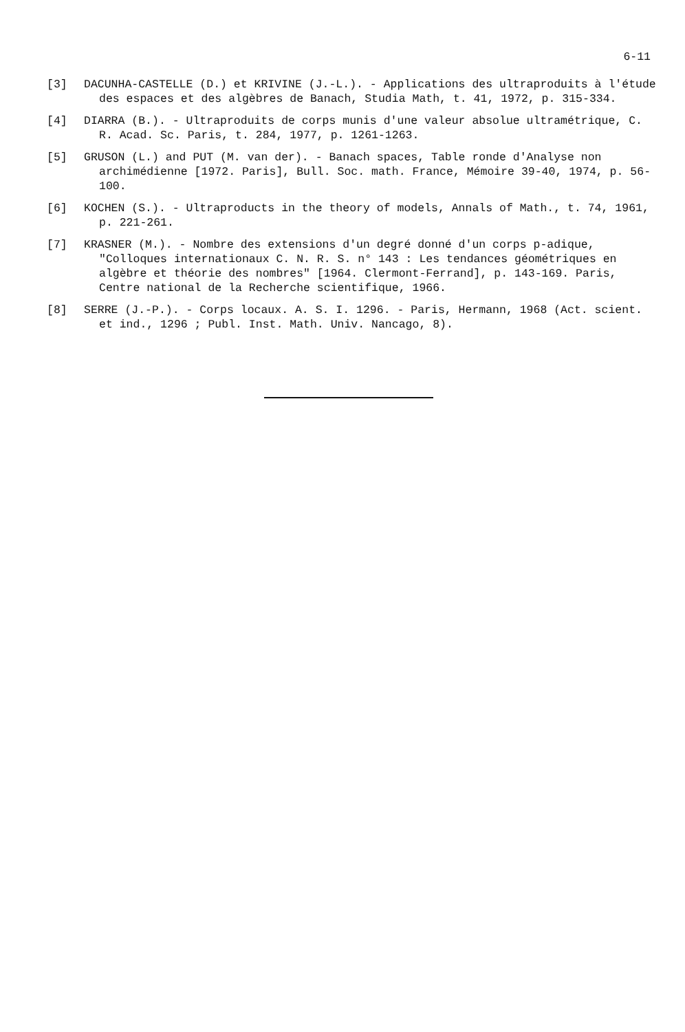6-11
[3] DACUNHA-CASTELLE (D.) et KRIVINE (J.-L.). - Applications des ultraproduits à l'étude des espaces et des algèbres de Banach, Studia Math, t. 41, 1972, p. 315-334.
[4] DIARRA (B.). - Ultraproduits de corps munis d'une valeur absolue ultramétrique, C. R. Acad. Sc. Paris, t. 284, 1977, p. 1261-1263.
[5] GRUSON (L.) and PUT (M. van der). - Banach spaces, Table ronde d'Analyse non archimédienne [1972. Paris], Bull. Soc. math. France, Mémoire 39-40, 1974, p. 56-100.
[6] KOCHEN (S.). - Ultraproducts in the theory of models, Annals of Math., t. 74, 1961, p. 221-261.
[7] KRASNER (M.). - Nombre des extensions d'un degré donné d'un corps p-adique, "Colloques internationaux C. N. R. S. n° 143 : Les tendances géométriques en algèbre et théorie des nombres" [1964. Clermont-Ferrand], p. 143-169. Paris, Centre national de la Recherche scientifique, 1966.
[8] SERRE (J.-P.). - Corps locaux. A. S. I. 1296. - Paris, Hermann, 1968 (Act. scient. et ind., 1296 ; Publ. Inst. Math. Univ. Nancago, 8).